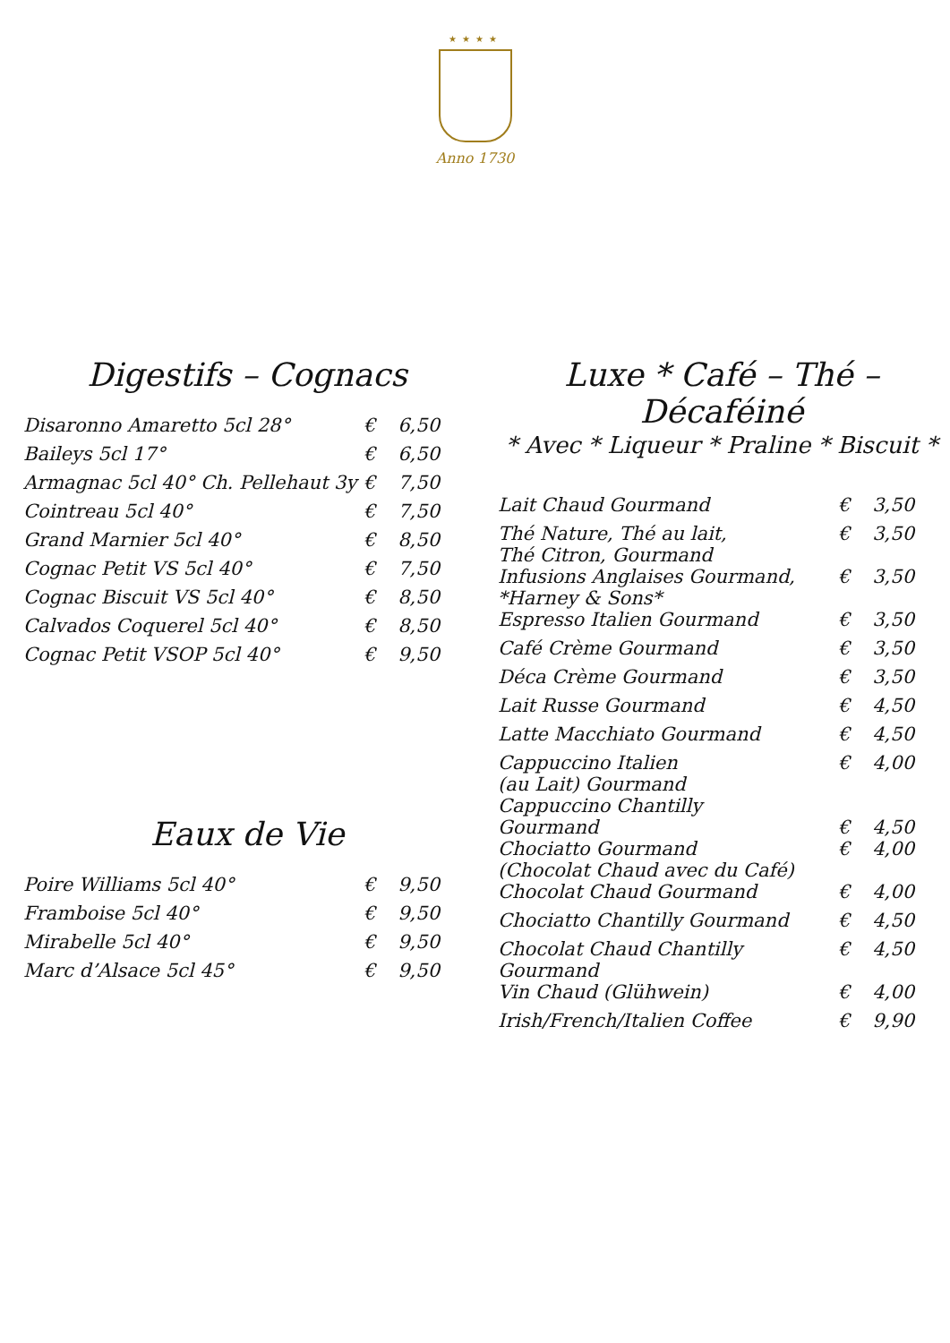★★★★
Anno 1730
Digestifs – Cognacs
| Disaronno Amaretto 5cl 28° | € | 6,50 |
| Baileys 5cl 17° | € | 6,50 |
| Armagnac 5cl 40° Ch. Pellehaut 3y | € | 7,50 |
| Cointreau 5cl 40° | € | 7,50 |
| Grand Marnier 5cl 40° | € | 8,50 |
| Cognac Petit VS 5cl 40° | € | 7,50 |
| Cognac Biscuit VS 5cl 40° | € | 8,50 |
| Calvados Coquerel 5cl 40° | € | 8,50 |
| Cognac Petit VSOP 5cl 40° | € | 9,50 |
Eaux de Vie
| Poire Williams 5cl 40° | € | 9,50 |
| Framboise 5cl 40° | € | 9,50 |
| Mirabelle 5cl 40° | € | 9,50 |
| Marc d’Alsace 5cl 45° | € | 9,50 |
Luxe * Café – Thé – Décaféiné
* Avec * Liqueur * Praline * Biscuit *
| Lait Chaud Gourmand | € | 3,50 |
| Thé Nature, Thé au lait, Thé Citron, Gourmand | € | 3,50 |
| Infusions Anglaises Gourmand, *Harney & Sons* | € | 3,50 |
| Espresso Italien Gourmand | € | 3,50 |
| Café Crème Gourmand | € | 3,50 |
| Déca Crème Gourmand | € | 3,50 |
| Lait Russe Gourmand | € | 4,50 |
| Latte Macchiato Gourmand | € | 4,50 |
| Cappuccino Italien (au Lait) Gourmand | € | 4,00 |
| Cappuccino Chantilly Gourmand | € | 4,50 |
| Chociatto Gourmand (Chocolat Chaud avec du Café) | € | 4,00 |
| Chocolat Chaud Gourmand | € | 4,00 |
| Chociatto Chantilly Gourmand | € | 4,50 |
| Chocolat Chaud Chantilly Gourmand | € | 4,50 |
| Vin Chaud (Glühwein) | € | 4,00 |
| Irish/French/Italien Coffee | € | 9,90 |